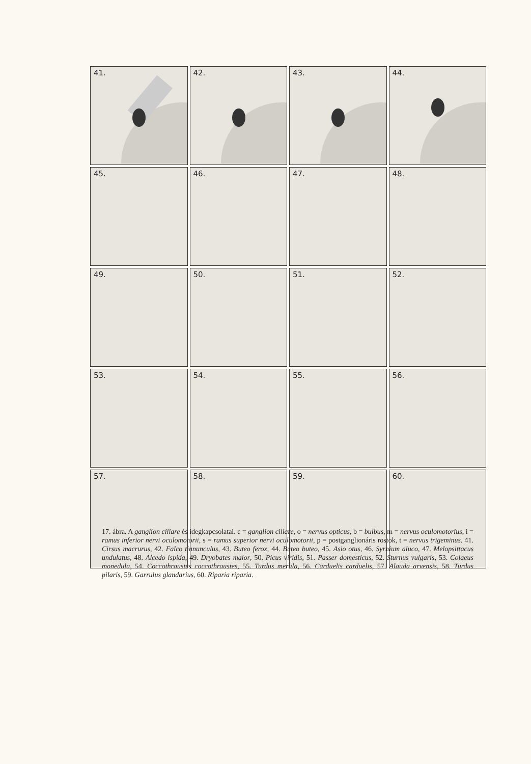41.
42.
43.
44.
45.
46.
47.
48.
49.
50.
51.
52.
53.
54.
55.
56.
57.
58.
59.
60.
17. ábra. A ganglion ciliare és idegkapcsolatai. c = ganglion ciliare, o = nervus opticus, b = bulbus, m = nervus oculomotorius, i = ramus inferior nervi oculomotorii, s = ramus superior nervi oculomotorii, p = postganglionáris rostok, t = nervus trigeminus. 41. Cirsus macrurus, 42. Falco tinnunculus, 43. Buteo ferox, 44. Buteo buteo, 45. Asio otus, 46. Syrnium aluco, 47. Melopsittacus undulatus, 48. Alcedo ispida, 49. Dryobates maior, 50. Picus viridis, 51. Passer domesticus, 52. Sturnus vulgaris, 53. Colaeus monedula, 54. Coccothraustes coccothraustes, 55. Turdus merula, 56. Carduelis carduelis, 57. Alauda arvensis, 58. Turdus pilaris, 59. Garrulus glandarius, 60. Riparia riparia.